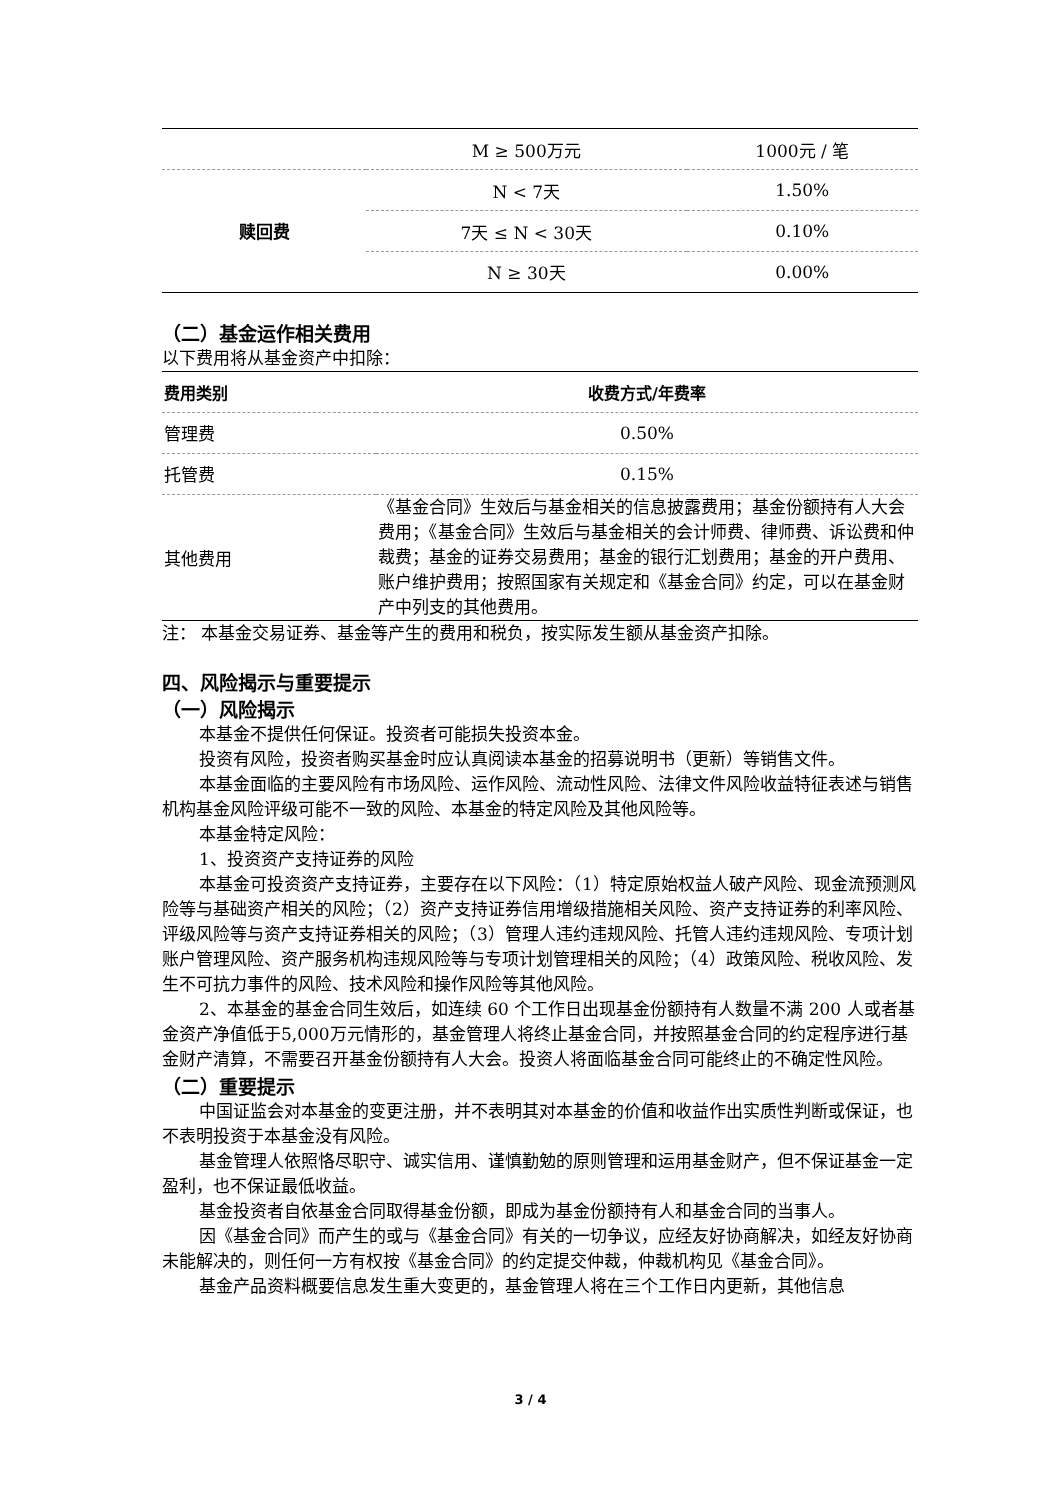| | M ≥ 500万元 | 1000元 / 笔 |
| 赎回费 | N < 7天 | 1.50% |
| | 7天 ≤ N < 30天 | 0.10% |
| | N ≥ 30天 | 0.00% |
（二）基金运作相关费用
以下费用将从基金资产中扣除：
| 费用类别 | 收费方式/年费率 |
| --- | --- |
| 管理费 | 0.50% |
| 托管费 | 0.15% |
| 其他费用 | 《基金合同》生效后与基金相关的信息披露费用；基金份额持有人大会费用；《基金合同》生效后与基金相关的会计师费、律师费、诉讼费和仲裁费；基金的证券交易费用；基金的银行汇划费用；基金的开户费用、账户维护费用；按照国家有关规定和《基金合同》约定，可以在基金财产中列支的其他费用。 |
注： 本基金交易证券、基金等产生的费用和税负，按实际发生额从基金资产扣除。
四、风险揭示与重要提示
（一）风险揭示
本基金不提供任何保证。投资者可能损失投资本金。
投资有风险，投资者购买基金时应认真阅读本基金的招募说明书（更新）等销售文件。
本基金面临的主要风险有市场风险、运作风险、流动性风险、法律文件风险收益特征表述与销售机构基金风险评级可能不一致的风险、本基金的特定风险及其他风险等。
本基金特定风险：
1、投资资产支持证券的风险
本基金可投资资产支持证券，主要存在以下风险：（1）特定原始权益人破产风险、现金流预测风险等与基础资产相关的风险；（2）资产支持证券信用增级措施相关风险、资产支持证券的利率风险、评级风险等与资产支持证券相关的风险；（3）管理人违约违规风险、托管人违约违规风险、专项计划账户管理风险、资产服务机构违规风险等与专项计划管理相关的风险；（4）政策风险、税收风险、发生不可抗力事件的风险、技术风险和操作风险等其他风险。
2、本基金的基金合同生效后，如连续 60 个工作日出现基金份额持有人数量不满 200 人或者基金资产净值低于5,000万元情形的，基金管理人将终止基金合同，并按照基金合同的约定程序进行基金财产清算，不需要召开基金份额持有人大会。投资人将面临基金合同可能终止的不确定性风险。
（二）重要提示
中国证监会对本基金的变更注册，并不表明其对本基金的价值和收益作出实质性判断或保证，也不表明投资于本基金没有风险。
基金管理人依照恪尽职守、诚实信用、谨慎勤勉的原则管理和运用基金财产，但不保证基金一定盈利，也不保证最低收益。
基金投资者自依基金合同取得基金份额，即成为基金份额持有人和基金合同的当事人。
因《基金合同》而产生的或与《基金合同》有关的一切争议，应经友好协商解决，如经友好协商未能解决的，则任何一方有权按《基金合同》的约定提交仲裁，仲裁机构见《基金合同》。
基金产品资料概要信息发生重大变更的，基金管理人将在三个工作日内更新，其他信息
3 / 4